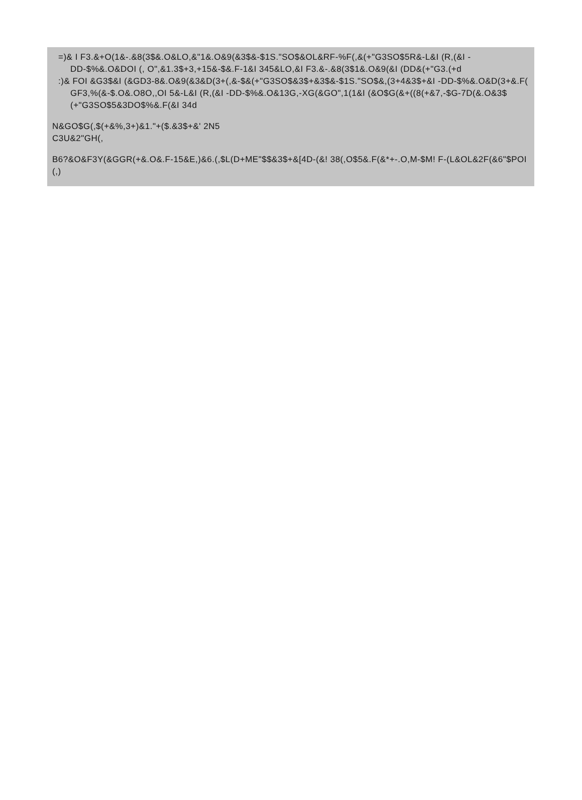=)& I F3.&+O(1&-.&8(3$&.O&LO,&"1&.O&9(&3$&-$1S."SO$&OL&RF-%F(,&(+"G3SO$5R&-L&I (R,(&I -DD-$%&.O&DOI (, O",&1.3$+3,+15&-$&.F-1&I 345&LO,&I F3.&-.&8(3$1&.O&9(&I (DD&(+"G3.(+d
:)& FOI &G3$&I (&GD3-8&.O&9(&3&D(3+(,&-$&(+"G3SO$&3$+&3$&-$1S."SO$&,(3+4&3$+&I -DD-$%&.O&D(3+&.F( GF3,%(&-$.O&.O8O,,OI 5&-L&I (R,(&I -DD-$%&.O&13G,-XG(&GO",1(1&I (&O$G(&+((8(+&7,-$G-7D(&.O&3$ (+"G3SO$5&3DO$%&.F(&I 34d
N&GO$G(,$(+&%,3+)&1."+($.&3$+&' 2N5
C3U&2"GH(,
B6?&O&F3Y(&GGR(+&.O&.F-15&E,)&6.(,$L(D+ME"$$&3$+&[4D-(&! 38(,O$5&.F(&*+-.O,M-$M! F-(L&OL&2F(&6"$POI (,)